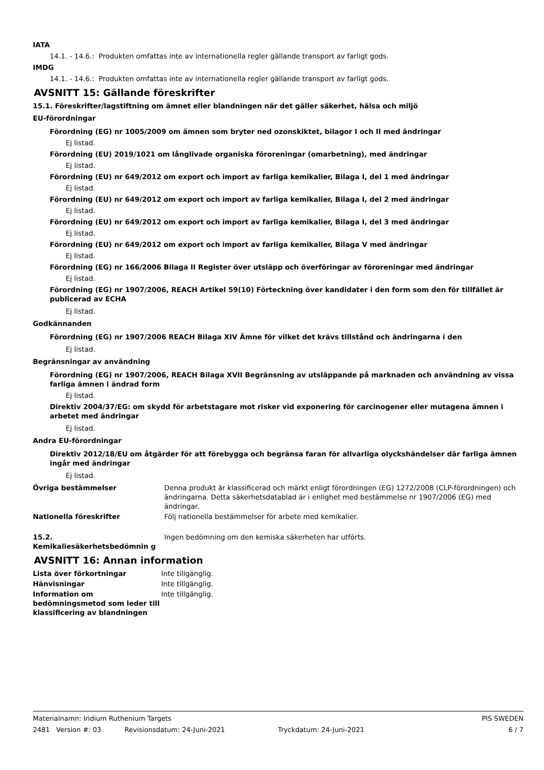IATA
14.1. - 14.6.: Produkten omfattas inte av internationella regler gällande transport av farligt gods.
IMDG
14.1. - 14.6.: Produkten omfattas inte av internationella regler gällande transport av farligt gods.
AVSNITT 15: Gällande föreskrifter
15.1. Föreskrifter/lagstiftning om ämnet eller blandningen när det gäller säkerhet, hälsa och miljö
EU-förordningar
Förordning (EG) nr 1005/2009 om ämnen som bryter ned ozonskiktet, bilagor I och II med ändringar
Ej listad.
Förordning (EU) 2019/1021 om långlivade organiska föroreningar (omarbetning), med ändringar
Ej listad.
Förordning (EU) nr 649/2012 om export och import av farliga kemikalier, Bilaga I, del 1 med ändringar
Ej listad.
Förordning (EU) nr 649/2012 om export och import av farliga kemikalier, Bilaga I, del 2 med ändringar
Ej listad.
Förordning (EU) nr 649/2012 om export och import av farliga kemikalier, Bilaga I, del 3 med ändringar
Ej listad.
Förordning (EU) nr 649/2012 om export och import av farliga kemikalier, Bilaga V med ändringar
Ej listad.
Förordning (EG) nr 166/2006 Bilaga II Register över utsläpp och överföringar av föroreningar med ändringar
Ej listad.
Förordning (EG) nr 1907/2006, REACH Artikel 59(10) Förteckning över kandidater i den form som den för tillfället är publicerad av ECHA
Ej listad.
Godkännanden
Förordning (EG) nr 1907/2006 REACH Bilaga XIV Ämne för vilket det krävs tillstånd och ändringarna i den
Ej listad.
Begränsningar av användning
Förordning (EG) nr 1907/2006, REACH Bilaga XVII Begränsning av utsläppande på marknaden och användning av vissa farliga ämnen i ändrad form
Ej listad.
Direktiv 2004/37/EG: om skydd för arbetstagare mot risker vid exponering för carcinogener eller mutagena ämnen i arbetet med ändringar
Ej listad.
Andra EU-förordningar
Direktiv 2012/18/EU om åtgärder för att förebygga och begränsa faran för allvarliga olyckshändelser där farliga ämnen ingår med ändringar
Ej listad.
Övriga bestämmelser Denna produkt är klassificerad och märkt enligt förordningen (EG) 1272/2008 (CLP-förordningen) och ändringarna. Detta säkerhetsdatablad är i enlighet med bestämmelse nr 1907/2006 (EG) med ändringar.
Nationella föreskrifter Följ nationella bestämmelser för arbete med kemikalier.
15.2. Kemikaliesäkerhetsbedömnin g
Ingen bedömning om den kemiska säkerheten har utförts.
AVSNITT 16: Annan information
Lista över förkortningar Inte tillgänglig.
Hänvisningar Inte tillgänglig.
Information om bedömningsmetod som leder till klassificering av blandningen
Inte tillgänglig.
Materialnamn: Iridium Ruthenium Targets PIS SWEDEN
2481 Version #: 03 Revisionsdatum: 24-Juni-2021 Tryckdatum: 24-Juni-2021 6 / 7